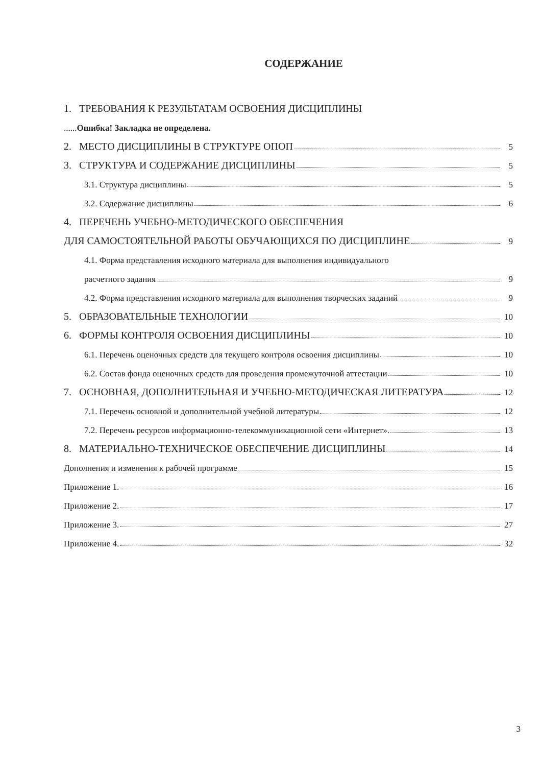СОДЕРЖАНИЕ
1. ТРЕБОВАНИЯ К РЕЗУЛЬТАТАМ ОСВОЕНИЯ ДИСЦИПЛИНЫ
......Ошибка! Закладка не определена.
2. МЕСТО ДИСЦИПЛИНЫ В СТРУКТУРЕ ОПОП 5
3. СТРУКТУРА И СОДЕРЖАНИЕ ДИСЦИПЛИНЫ 5
3.1. Структура дисциплины 5
3.2. Содержание дисциплины 6
4. ПЕРЕЧЕНЬ УЧЕБНО-МЕТОДИЧЕСКОГО ОБЕСПЕЧЕНИЯ
ДЛЯ САМОСТОЯТЕЛЬНОЙ РАБОТЫ ОБУЧАЮЩИХСЯ ПО ДИСЦИПЛИНЕ 9
4.1. Форма представления исходного материала для выполнения индивидуального
расчетного задания 9
4.2. Форма представления исходного материала для выполнения творческих заданий 9
5. ОБРАЗОВАТЕЛЬНЫЕ ТЕХНОЛОГИИ 10
6. ФОРМЫ КОНТРОЛЯ ОСВОЕНИЯ ДИСЦИПЛИНЫ 10
6.1. Перечень оценочных средств для текущего контроля освоения дисциплины 10
6.2. Состав фонда оценочных средств для проведения промежуточной аттестации 10
7. ОСНОВНАЯ, ДОПОЛНИТЕЛЬНАЯ И УЧЕБНО-МЕТОДИЧЕСКАЯ ЛИТЕРАТУРА 12
7.1. Перечень основной и дополнительной учебной литературы 12
7.2. Перечень ресурсов информационно-телекоммуникационной сети «Интернет». 13
8. МАТЕРИАЛЬНО-ТЕХНИЧЕСКОЕ ОБЕСПЕЧЕНИЕ ДИСЦИПЛИНЫ 14
Дополнения и изменения к рабочей программе 15
Приложение 1. 16
Приложение 2. 17
Приложение 3. 27
Приложение 4. 32
3